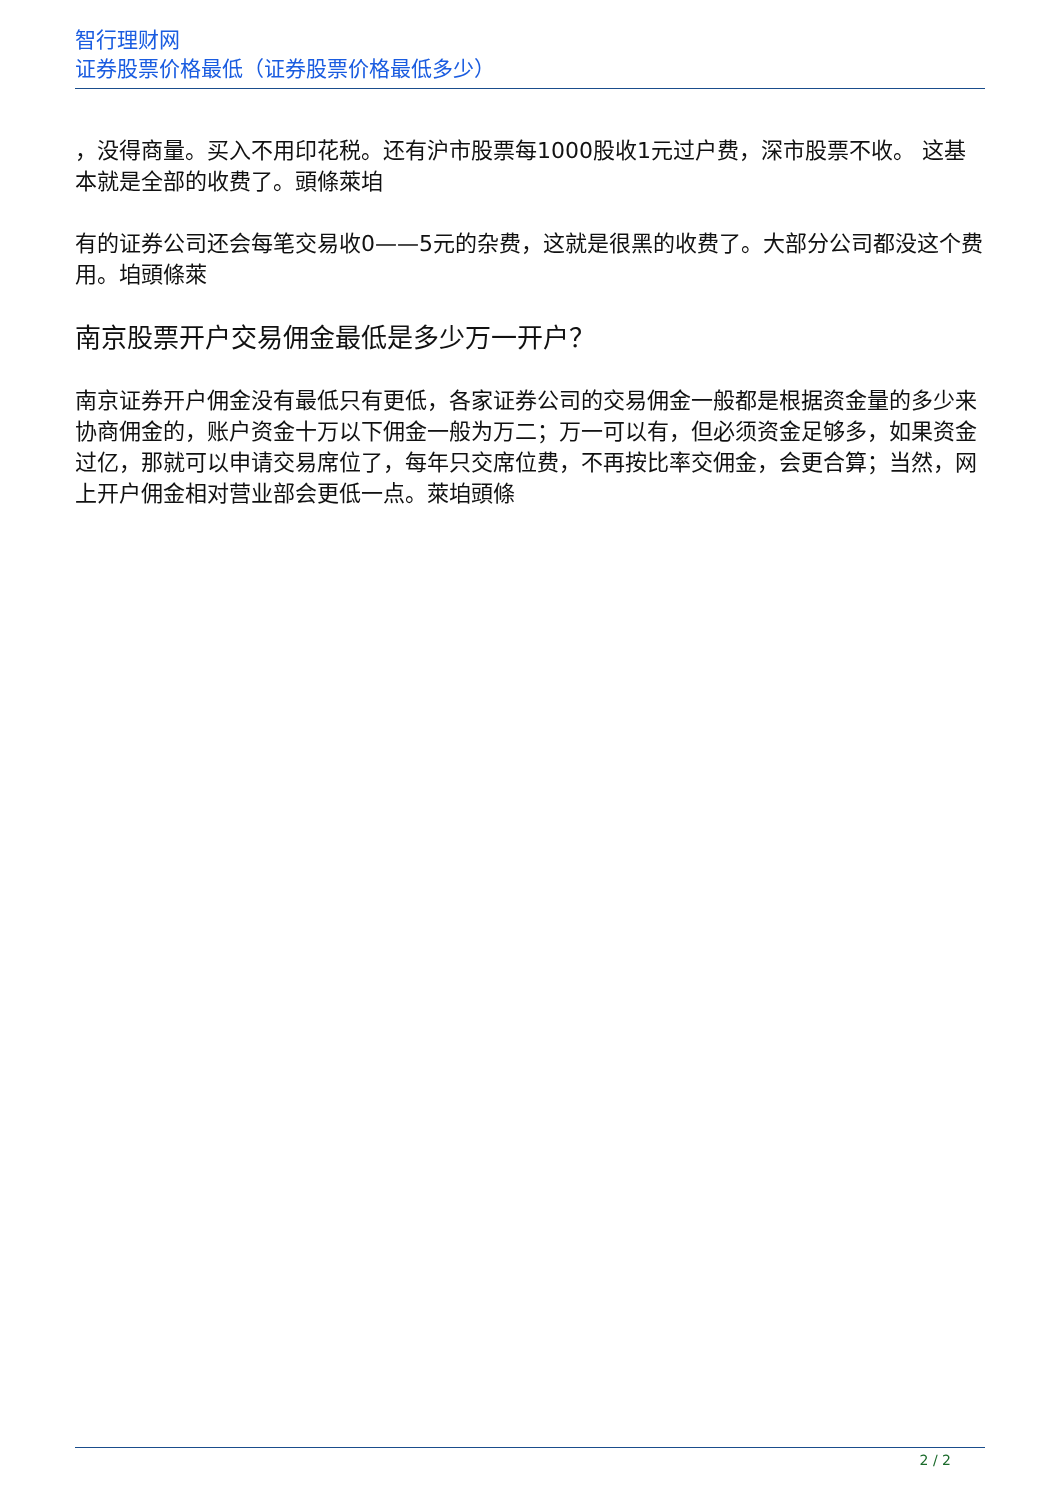智行理财网
证券股票价格最低（证券股票价格最低多少）
，没得商量。买入不用印花税。还有沪市股票每1000股收1元过户费，深市股票不收。 这基本就是全部的收费了。頭條萊垍
有的证券公司还会每笔交易收0——5元的杂费，这就是很黑的收费了。大部分公司都没这个费用。垍頭條萊
南京股票开户交易佣金最低是多少万一开户？
南京证券开户佣金没有最低只有更低，各家证券公司的交易佣金一般都是根据资金量的多少来协商佣金的，账户资金十万以下佣金一般为万二；万一可以有，但必须资金足够多，如果资金过亿，那就可以申请交易席位了，每年只交席位费，不再按比率交佣金，会更合算；当然，网上开户佣金相对营业部会更低一点。萊垍頭條
2 / 2